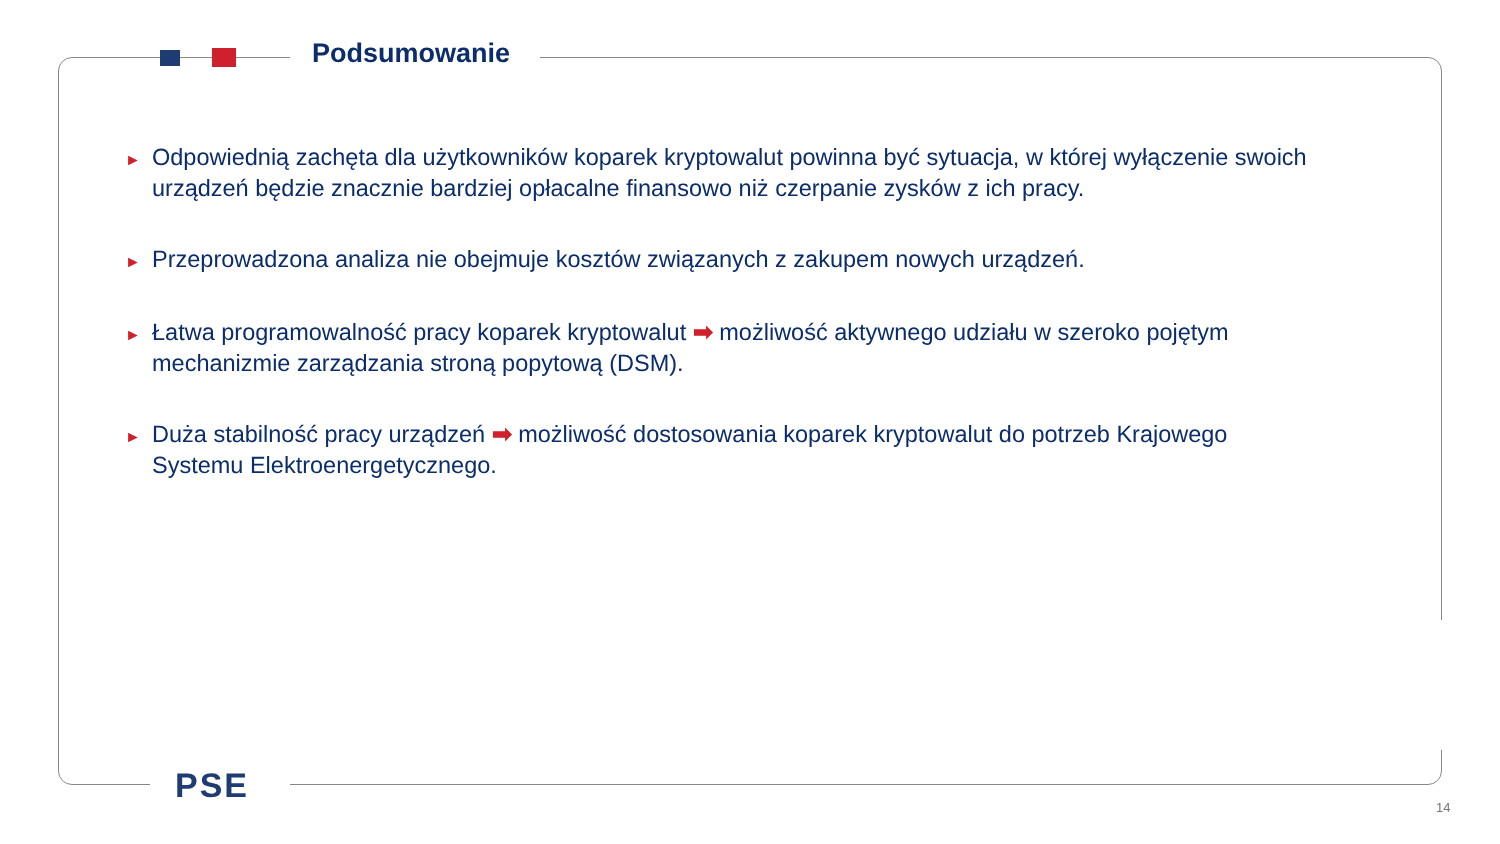Podsumowanie
► Odpowiednią zachęta dla użytkowników koparek kryptowalut powinna być sytuacja, w której wyłączenie swoich urządzeń będzie znacznie bardziej opłacalne finansowo niż czerpanie zysków z ich pracy.
► Przeprowadzona analiza nie obejmuje kosztów związanych z zakupem nowych urządzeń.
► Łatwa programowalność pracy koparek kryptowalut ➡ możliwość aktywnego udziału w szeroko pojętym mechanizmie zarządzania stroną popytową (DSM).
► Duża stabilność pracy urządzeń ➡ możliwość dostosowania koparek kryptowalut do potrzeb Krajowego Systemu Elektroenergetycznego.
PSE
14